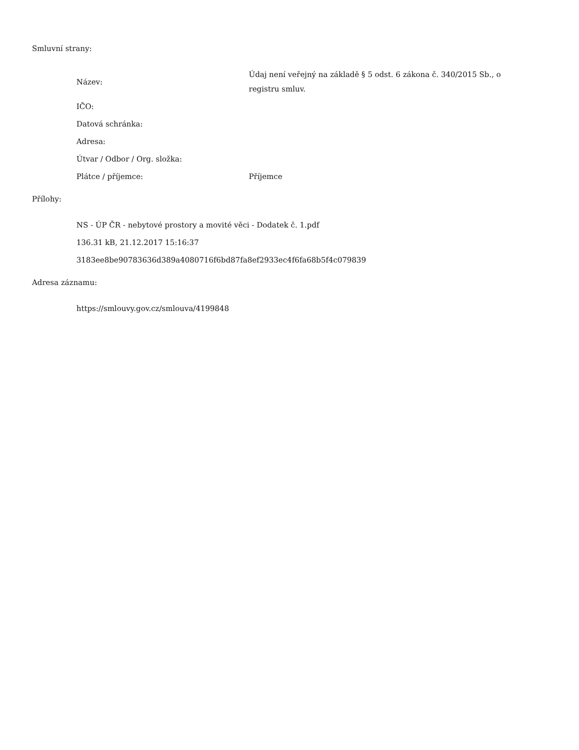Smluvní strany:
| Název: | Údaj není veřejný na základě § 5 odst. 6 zákona č. 340/2015 Sb., o registru smluv. |
| IČO: | |
| Datová schránka: | |
| Adresa: | |
| Útvar / Odbor / Org. složka: | |
| Plátce / příjemce: | Příjemce |
Přílohy:
NS - ÚP ČR - nebytové prostory a movité věci - Dodatek č. 1.pdf
136.31 kB, 21.12.2017 15:16:37
3183ee8be90783636d389a4080716f6bd87fa8ef2933ec4f6fa68b5f4c079839
Adresa záznamu:
https://smlouvy.gov.cz/smlouva/4199848